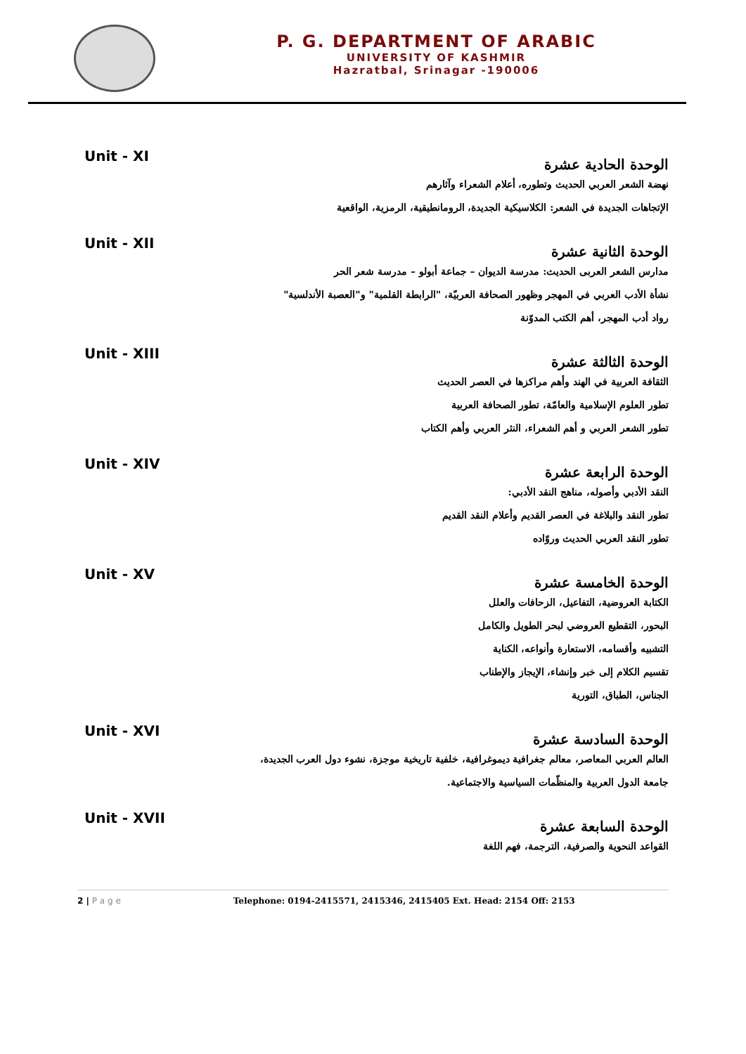P. G. DEPARTMENT OF ARABIC
UNIVERSITY OF KASHMIR
Hazratbal, Srinagar -190006
Unit - XI الوحدة الحادية عشرة
نهضة الشعر العربي الحديث وتطوره، أعلام الشعراء وآثارهم
الإتجاهات الجديدة في الشعر: الكلاسيكية الجديدة، الرومانطيقية، الرمزية، الواقعية
Unit - XII الوحدة الثانية عشرة
مدارس الشعر العربى الحديث: مدرسة الديوان – جماعة أبولو – مدرسة شعر الحر
نشأة الأدب العربي في المهجر وظهور الصحافة العربيّة، "الرابطة القلمية" و"العصبة الأندلسية"
رواد أدب المهجر، أهم الكتب المدوّنة
Unit - XIII الوحدة الثالثة عشرة
الثقافة العربية في الهند وأهم مراكزها في العصر الحديث
تطور العلوم الإسلامية والعامّة، تطور الصحافة العربية
تطور الشعر العربي و أهم الشعراء، النثر العربي وأهم الكتاب
Unit - XIV الوحدة الرابعة عشرة
النقد الأدبي وأصوله، مناهج النقد الأدبي:
تطور النقد والبلاغة في العصر القديم وأعلام النقد القديم
تطور النقد العربي الحديث وروّاده
Unit - XV الوحدة الخامسة عشرة
الكتابة العروضية، التفاعيل، الزحافات والعلل
البحور، التقطيع العروضي لبحر الطويل والكامل
التشبيه وأقسامه، الاستعارة وأنواعه، الكناية
تقسيم الكلام إلى خبر وإنشاء، الإيجاز والإطناب
الجناس، الطباق، التورية
Unit - XVI الوحدة السادسة عشرة
العالم العربي المعاصر، معالم جغرافية ديموغرافية، خلفية تاريخية موجزة، نشوء دول العرب الجديدة،
جامعة الدول العربية والمنظّمات السياسية والاجتماعية.
Unit - XVII الوحدة السابعة عشرة
القواعد النحوية والصرفية، الترجمة، فهم اللغة
2 | P a g e Telephone: 0194-2415571, 2415346, 2415405 Ext. Head: 2154 Off: 2153